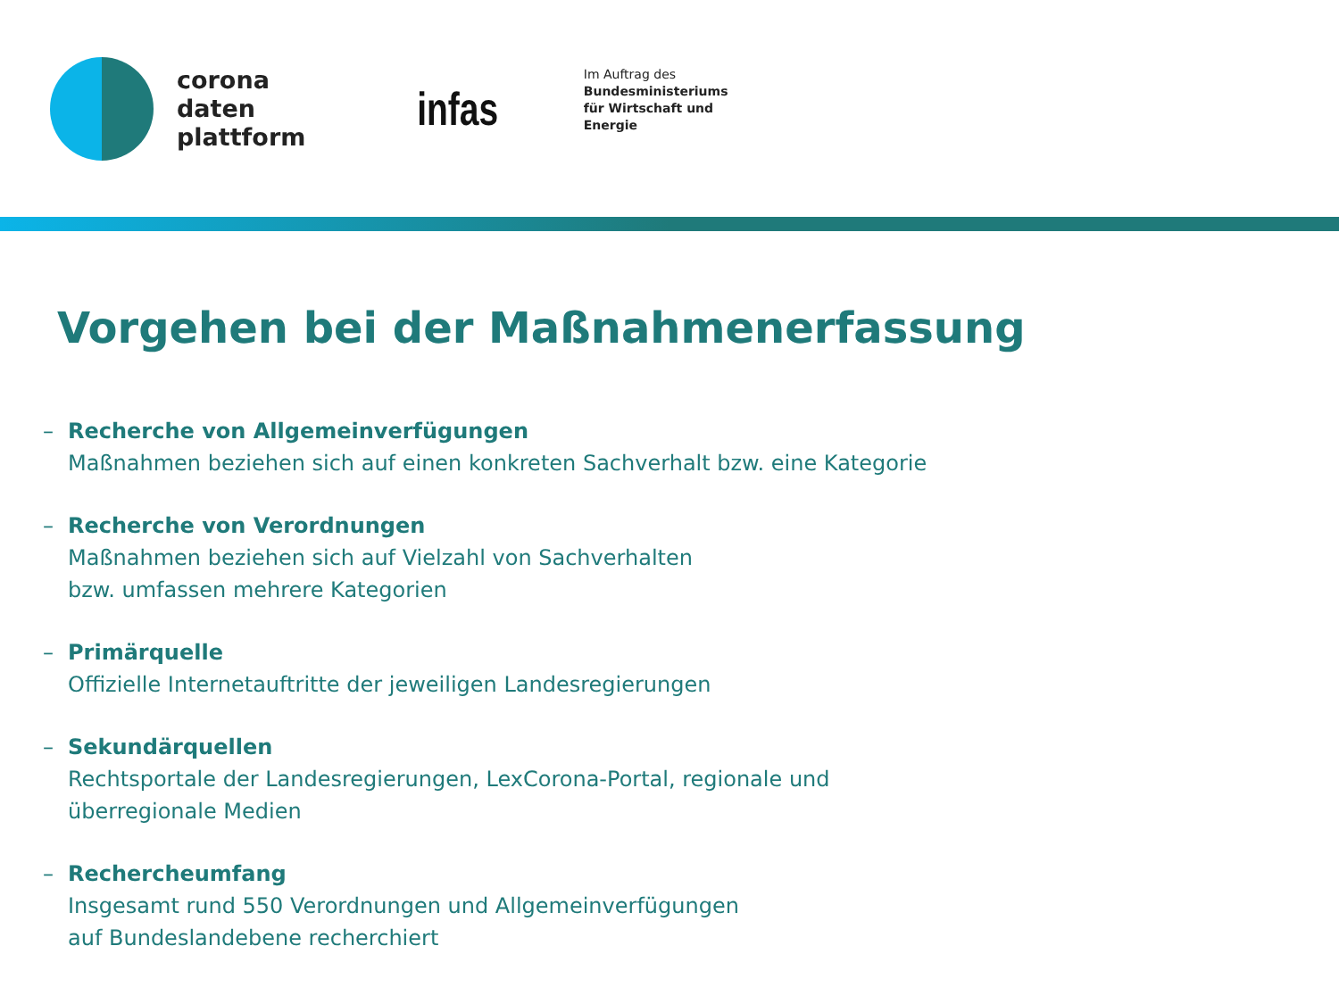corona
daten
plattform
infas
Im Auftrag des
Bundesministeriums
für Wirtschaft und
Energie
Vorgehen bei der Maßnahmenerfassung
– Recherche von Allgemeinverfügungen
Maßnahmen beziehen sich auf einen konkreten Sachverhalt bzw. eine Kategorie
– Recherche von Verordnungen
Maßnahmen beziehen sich auf Vielzahl von Sachverhalten
bzw. umfassen mehrere Kategorien
– Primärquelle
Offizielle Internetauftritte der jeweiligen Landesregierungen
– Sekundärquellen
Rechtsportale der Landesregierungen, LexCorona-Portal, regionale und
überregionale Medien
– Rechercheumfang
Insgesamt rund 550 Verordnungen und Allgemeinverfügungen
auf Bundeslandebene recherchiert